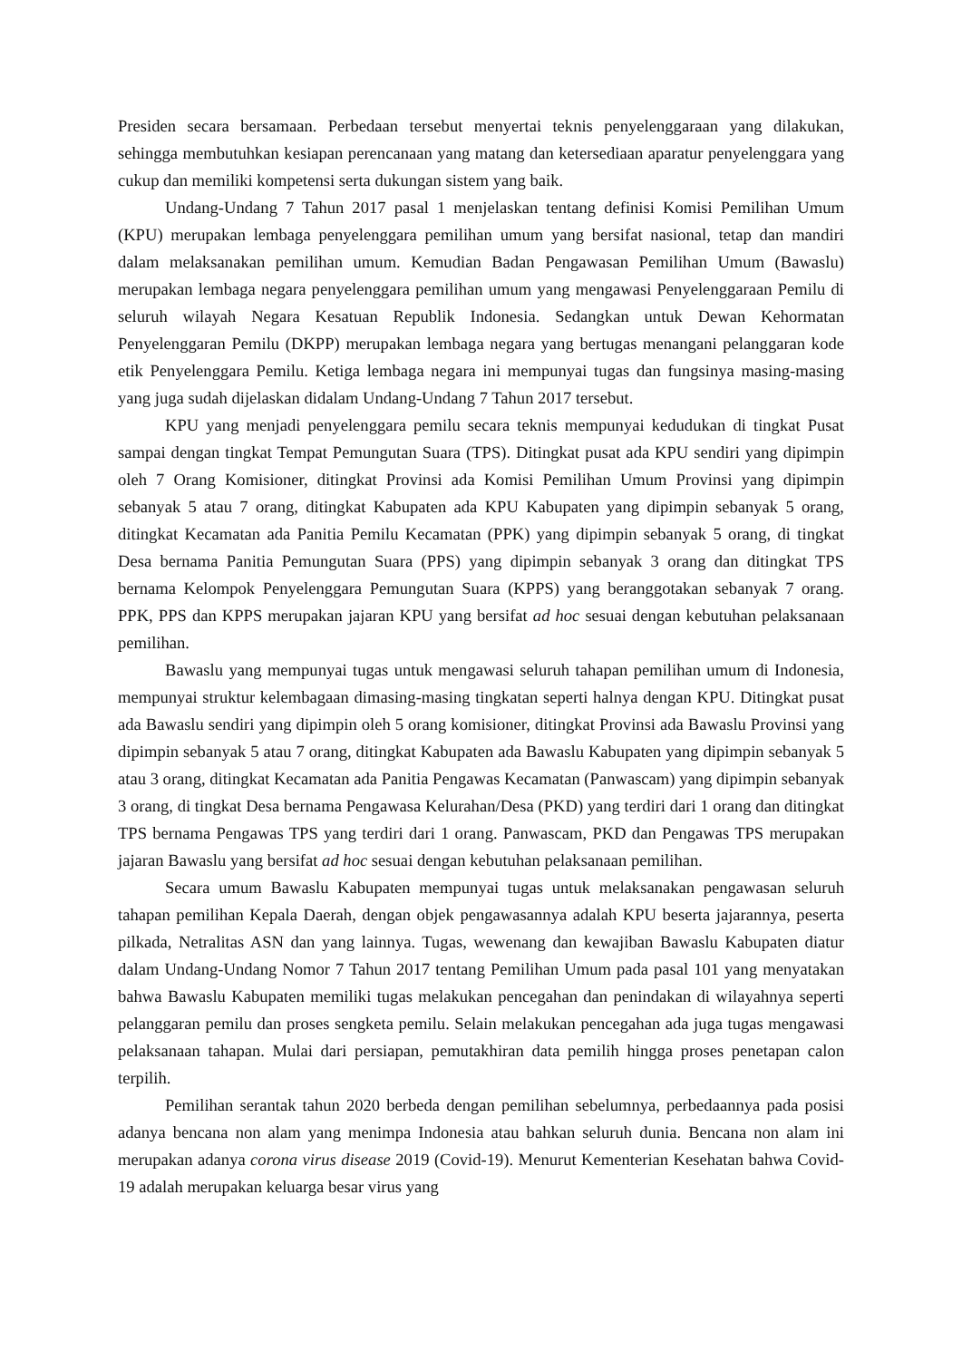Presiden secara bersamaan. Perbedaan tersebut menyertai teknis penyelenggaraan yang dilakukan, sehingga membutuhkan kesiapan perencanaan yang matang dan ketersediaan aparatur penyelenggara yang cukup dan memiliki kompetensi serta dukungan sistem yang baik.
Undang-Undang 7 Tahun 2017 pasal 1 menjelaskan tentang definisi Komisi Pemilihan Umum (KPU) merupakan lembaga penyelenggara pemilihan umum yang bersifat nasional, tetap dan mandiri dalam melaksanakan pemilihan umum. Kemudian Badan Pengawasan Pemilihan Umum (Bawaslu) merupakan lembaga negara penyelenggara pemilihan umum yang mengawasi Penyelenggaraan Pemilu di seluruh wilayah Negara Kesatuan Republik Indonesia. Sedangkan untuk Dewan Kehormatan Penyelenggaran Pemilu (DKPP) merupakan lembaga negara yang bertugas menangani pelanggaran kode etik Penyelenggara Pemilu. Ketiga lembaga negara ini mempunyai tugas dan fungsinya masing-masing yang juga sudah dijelaskan didalam Undang-Undang 7 Tahun 2017 tersebut.
KPU yang menjadi penyelenggara pemilu secara teknis mempunyai kedudukan di tingkat Pusat sampai dengan tingkat Tempat Pemungutan Suara (TPS). Ditingkat pusat ada KPU sendiri yang dipimpin oleh 7 Orang Komisioner, ditingkat Provinsi ada Komisi Pemilihan Umum Provinsi yang dipimpin sebanyak 5 atau 7 orang, ditingkat Kabupaten ada KPU Kabupaten yang dipimpin sebanyak 5 orang, ditingkat Kecamatan ada Panitia Pemilu Kecamatan (PPK) yang dipimpin sebanyak 5 orang, di tingkat Desa bernama Panitia Pemungutan Suara (PPS) yang dipimpin sebanyak 3 orang dan ditingkat TPS bernama Kelompok Penyelenggara Pemungutan Suara (KPPS) yang beranggotakan sebanyak 7 orang. PPK, PPS dan KPPS merupakan jajaran KPU yang bersifat ad hoc sesuai dengan kebutuhan pelaksanaan pemilihan.
Bawaslu yang mempunyai tugas untuk mengawasi seluruh tahapan pemilihan umum di Indonesia, mempunyai struktur kelembagaan dimasing-masing tingkatan seperti halnya dengan KPU. Ditingkat pusat ada Bawaslu sendiri yang dipimpin oleh 5 orang komisioner, ditingkat Provinsi ada Bawaslu Provinsi yang dipimpin sebanyak 5 atau 7 orang, ditingkat Kabupaten ada Bawaslu Kabupaten yang dipimpin sebanyak 5 atau 3 orang, ditingkat Kecamatan ada Panitia Pengawas Kecamatan (Panwascam) yang dipimpin sebanyak 3 orang, di tingkat Desa bernama Pengawasa Kelurahan/Desa (PKD) yang terdiri dari 1 orang dan ditingkat TPS bernama Pengawas TPS yang terdiri dari 1 orang. Panwascam, PKD dan Pengawas TPS merupakan jajaran Bawaslu yang bersifat ad hoc sesuai dengan kebutuhan pelaksanaan pemilihan.
Secara umum Bawaslu Kabupaten mempunyai tugas untuk melaksanakan pengawasan seluruh tahapan pemilihan Kepala Daerah, dengan objek pengawasannya adalah KPU beserta jajarannya, peserta pilkada, Netralitas ASN dan yang lainnya. Tugas, wewenang dan kewajiban Bawaslu Kabupaten diatur dalam Undang-Undang Nomor 7 Tahun 2017 tentang Pemilihan Umum pada pasal 101 yang menyatakan bahwa Bawaslu Kabupaten memiliki tugas melakukan pencegahan dan penindakan di wilayahnya seperti pelanggaran pemilu dan proses sengketa pemilu. Selain melakukan pencegahan ada juga tugas mengawasi pelaksanaan tahapan. Mulai dari persiapan, pemutakhiran data pemilih hingga proses penetapan calon terpilih.
Pemilihan serantak tahun 2020 berbeda dengan pemilihan sebelumnya, perbedaannya pada posisi adanya bencana non alam yang menimpa Indonesia atau bahkan seluruh dunia. Bencana non alam ini merupakan adanya corona virus disease 2019 (Covid-19). Menurut Kementerian Kesehatan bahwa Covid-19 adalah merupakan keluarga besar virus yang